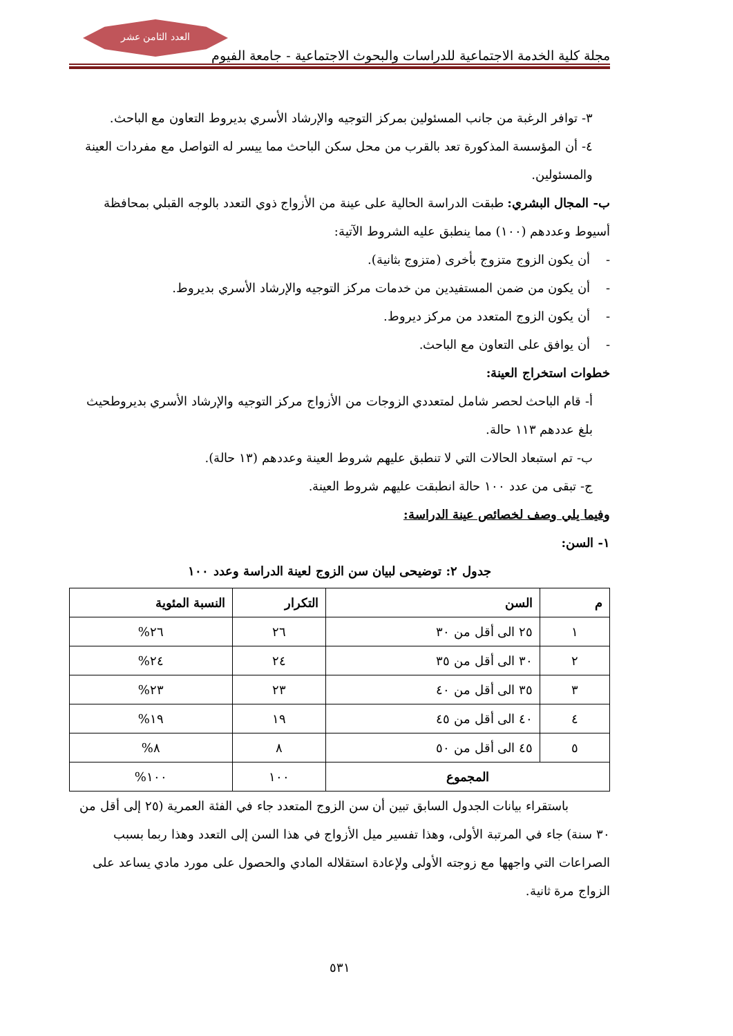مجلة كلية الخدمة الاجتماعية للدراسات والبحوث الاجتماعية - جامعة الفيوم
العدد الثامن عشر
٣- توافر الرغبة من جانب المسئولين بمركز التوجيه والإرشاد الأسري بديروط التعاون مع الباحث.
٤- أن المؤسسة المذكورة تعد بالقرب من محل سكن الباحث مما ييسر له التواصل مع مفردات العينة والمسئولين.
ب- المجال البشري: طبقت الدراسة الحالية على عينة من الأزواج ذوي التعدد بالوجه القبلي بمحافظة أسيوط وعددهم (١٠٠) مما ينطبق عليه الشروط الآتية:
- أن يكون الزوج متزوج بأخرى (متزوج بثانية).
- أن يكون من ضمن المستفيدين من خدمات مركز التوجيه والإرشاد الأسري بديروط.
- أن يكون الزوج المتعدد من مركز ديروط.
- أن يوافق على التعاون مع الباحث.
خطوات استخراج العينة:
أ- قام الباحث لحصر شامل لمتعددي الزوجات من الأزواج مركز التوجيه والإرشاد الأسري بديروطحيث بلغ عددهم ١١٣ حالة.
ب- تم استبعاد الحالات التي لا تنطبق عليهم شروط العينة وعددهم (١٣ حالة).
ج- تبقى من عدد ١٠٠ حالة انطبقت عليهم شروط العينة.
وفيما يلي وصف لخصائص عينة الدراسة:
١- السن:
جدول ٢: توضيحى لبيان سن الزوج لعينة الدراسة وعدد ١٠٠
| م | السن | التكرار | النسبة المئوية |
| --- | --- | --- | --- |
| ١ | ٢٥ الى أقل من ٣٠ | ٢٦ | ٢٦% |
| ٢ | ٣٠ الى أقل من ٣٥ | ٢٤ | ٢٤% |
| ٣ | ٣٥ الى أقل من ٤٠ | ٢٣ | ٢٣% |
| ٤ | ٤٠ الى أقل من ٤٥ | ١٩ | ١٩% |
| ٥ | ٤٥ الى أقل من ٥٠ | ٨ | ٨% |
| المجموع | | ١٠٠ | ١٠٠% |
باستقراء بيانات الجدول السابق تبين أن سن الزوج المتعدد جاء في الفئة العمرية (٢٥ إلى أقل من ٣٠ سنة) جاء في المرتبة الأولى، وهذا تفسير ميل الأزواج في هذا السن إلى التعدد وهذا ربما بسبب الصراعات التي واجهها مع زوجته الأولى ولإعادة استقلاله المادي والحصول على مورد مادي يساعد على الزواج مرة ثانية.
٥٣١